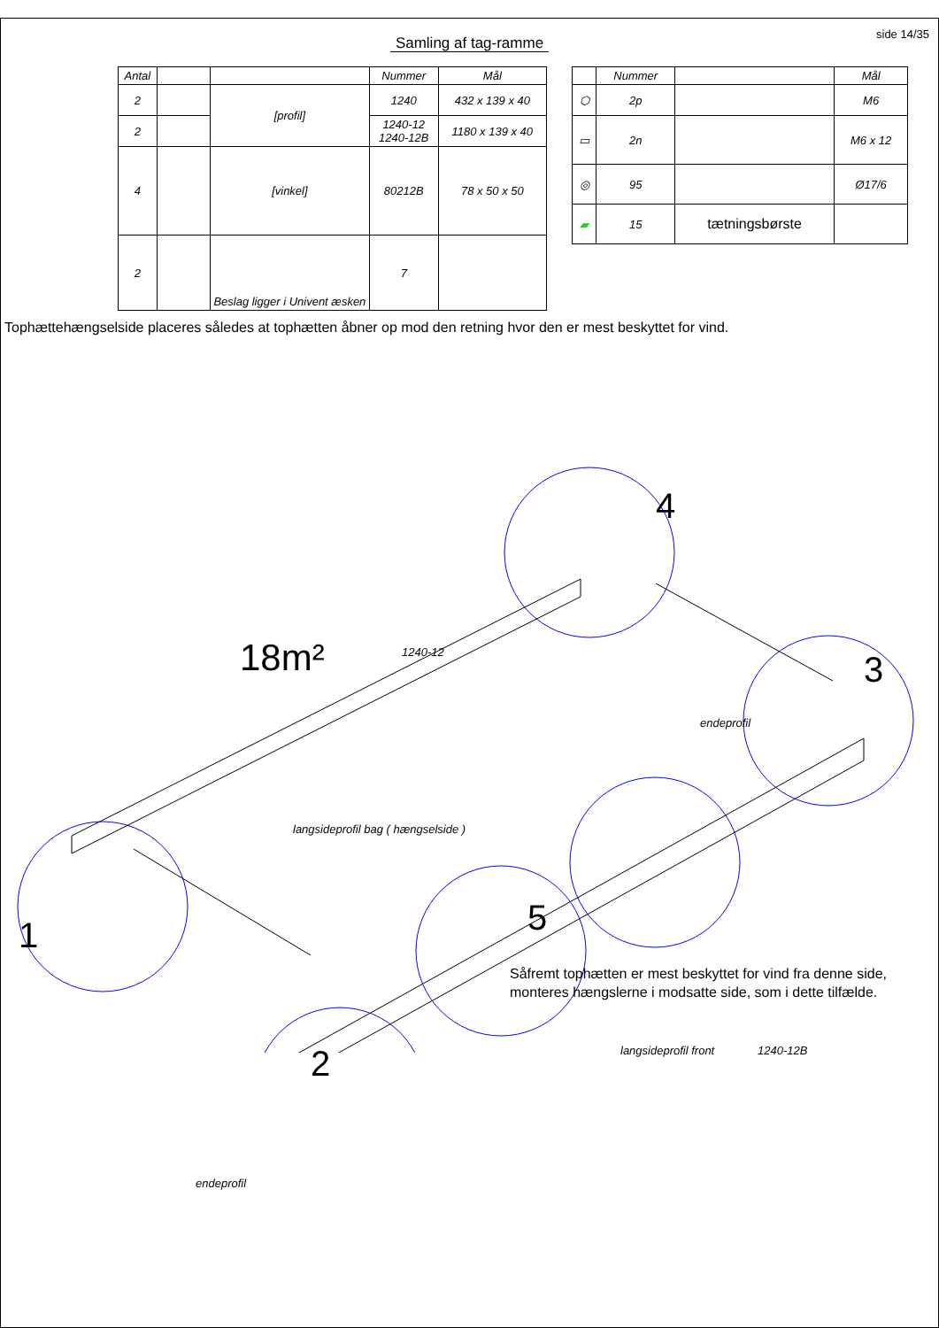side 14/35
Samling af tag-ramme
| Antal | | | Nummer | Mål |
| --- | --- | --- | --- | --- |
| 2 | | [profil] | 1240 | 432 x 139 x 40 |
| 2 | | | 1240-12 1240-12B | 1180 x 139 x 40 |
| 4 | | [vinkel] | 80212B | 78 x 50 x 50 |
| 2 | | Beslag ligger i Univent æsken | 7 | |
| | Nummer | | Mål |
| --- | --- | --- | --- |
| ⬡ | 2p | | M6 |
| ▭ | 2n | | M6 x 12 |
| ◎ | 95 | | Ø17/6 |
| ▰ | 15 | tætningsbørste | |
Tophættehængselside placeres således at tophætten åbner op mod den retning hvor den er mest beskyttet for vind.
4
18m² 1240-12 3
endeprofil
langsideprofil bag ( hængselside )
1 5
1240-12B
langsideprofil front
2
endeprofil
Såfremt tophætten er mest beskyttet for vind fra denne side,
monteres hængslerne i modsatte side, som i dette tilfælde.